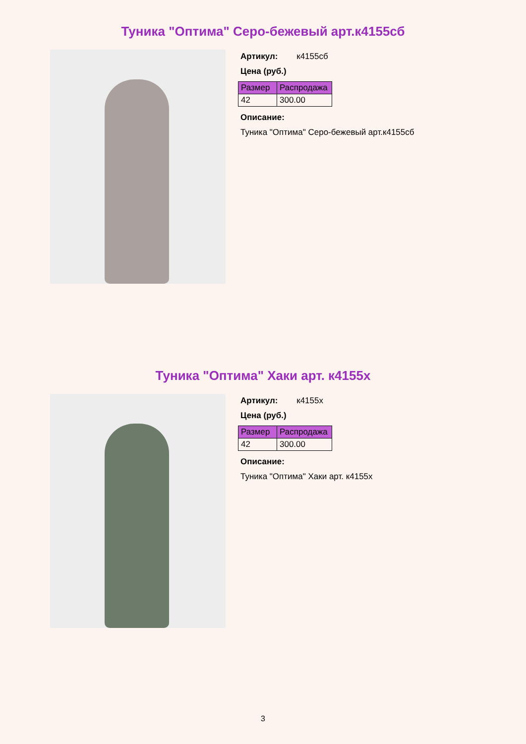Туника "Оптима" Серо-бежевый арт.к4155сб
Артикул: к4155сб
Цена (руб.)
| Размер | Распродажа |
| --- | --- |
| 42 | 300.00 |
Описание:
Туника "Оптима" Серо-бежевый арт.к4155сб
Туника "Оптима" Хаки арт. к4155х
Артикул: к4155х
Цена (руб.)
| Размер | Распродажа |
| --- | --- |
| 42 | 300.00 |
Описание:
Туника "Оптима" Хаки арт. к4155х
3